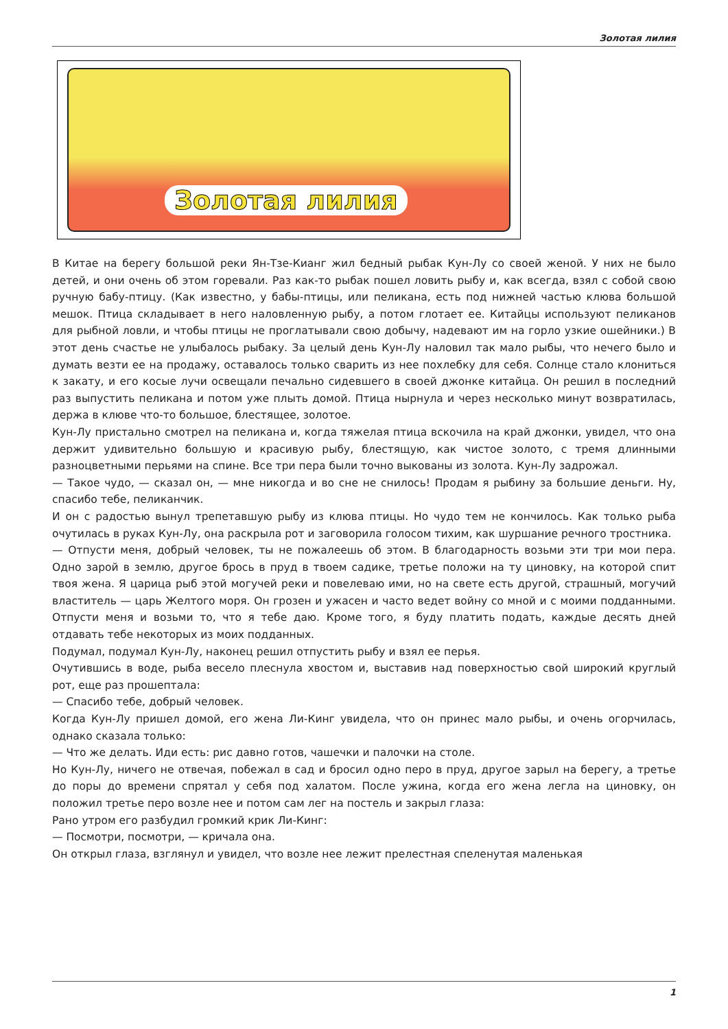Золотая лилия
Золотая лилия
В Китае на берегу большой реки Ян-Тзе-Кианг жил бедный рыбак Кун-Лу со своей женой. У них не было детей, и они очень об этом горевали. Раз как-то рыбак пошел ловить рыбу и, как всегда, взял с собой свою ручную бабу-птицу. (Как известно, у бабы-птицы, или пеликана, есть под нижней частью клюва большой мешок. Птица складывает в него наловленную рыбу, а потом глотает ее. Китайцы используют пеликанов для рыбной ловли, и чтобы птицы не проглатывали свою добычу, надевают им на горло узкие ошейники.) В этот день счастье не улыбалось рыбаку. За целый день Кун-Лу наловил так мало рыбы, что нечего было и думать везти ее на продажу, оставалось только сварить из нее похлебку для себя. Солнце стало клониться к закату, и его косые лучи освещали печально сидевшего в своей джонке китайца. Он решил в последний раз выпустить пеликана и потом уже плыть домой. Птица нырнула и через несколько минут возвратилась, держа в клюве что-то большое, блестящее, золотое.
Кун-Лу пристально смотрел на пеликана и, когда тяжелая птица вскочила на край джонки, увидел, что она держит удивительно большую и красивую рыбу, блестящую, как чистое золото, с тремя длинными разноцветными перьями на спине. Все три пера были точно выкованы из золота. Кун-Лу задрожал.
— Такое чудо, — сказал он, — мне никогда и во сне не снилось! Продам я рыбину за большие деньги. Ну, спасибо тебе, пеликанчик.
И он с радостью вынул трепетавшую рыбу из клюва птицы. Но чудо тем не кончилось. Как только рыба очутилась в руках Кун-Лу, она раскрыла рот и заговорила голосом тихим, как шуршание речного тростника.
— Отпусти меня, добрый человек, ты не пожалеешь об этом. В благодарность возьми эти три мои пера. Одно зарой в землю, другое брось в пруд в твоем садике, третье положи на ту циновку, на которой спит твоя жена. Я царица рыб этой могучей реки и повелеваю ими, но на свете есть другой, страшный, могучий властитель — царь Желтого моря. Он грозен и ужасен и часто ведет войну со мной и с моими подданными. Отпусти меня и возьми то, что я тебе даю. Кроме того, я буду платить подать, каждые десять дней отдавать тебе некоторых из моих подданных.
Подумал, подумал Кун-Лу, наконец решил отпустить рыбу и взял ее перья.
Очутившись в воде, рыба весело плеснула хвостом и, выставив над поверхностью свой широкий круглый рот, еще раз прошептала:
— Спасибо тебе, добрый человек.
Когда Кун-Лу пришел домой, его жена Ли-Кинг увидела, что он принес мало рыбы, и очень огорчилась, однако сказала только:
— Что же делать. Иди есть: рис давно готов, чашечки и палочки на столе.
Но Кун-Лу, ничего не отвечая, побежал в сад и бросил одно перо в пруд, другое зарыл на берегу, а третье до поры до времени спрятал у себя под халатом. После ужина, когда его жена легла на циновку, он положил третье перо возле нее и потом сам лег на постель и закрыл глаза:
Рано утром его разбудил громкий крик Ли-Кинг:
— Посмотри, посмотри, — кричала она.
Он открыл глаза, взглянул и увидел, что возле нее лежит прелестная спеленутая маленькая
1